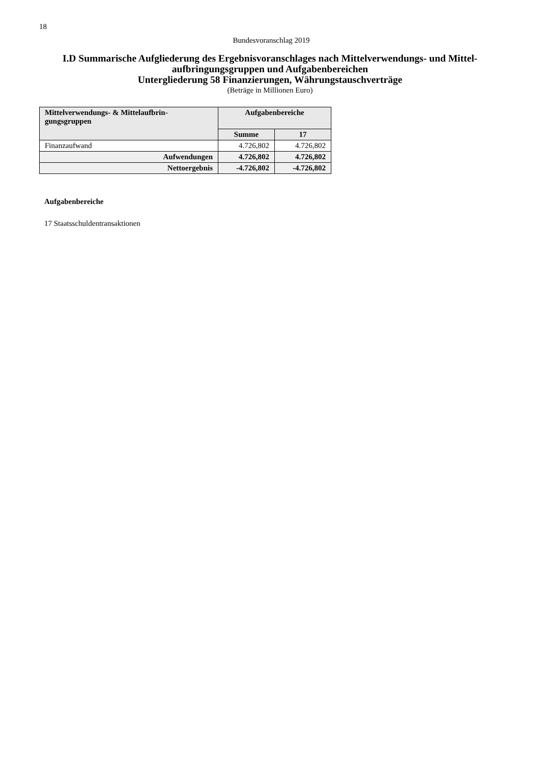18
Bundesvoranschlag 2019
I.D Summarische Aufgliederung des Ergebnisvoranschlages nach Mittelverwendungs- und Mittel-aufbringungsgruppen und Aufgabenbereichen
Untergliederung 58 Finanzierungen, Währungstauschverträge
(Beträge in Millionen Euro)
| Mittelverwendungs- & Mittelaufbrin- gungsgruppen | Aufgabenbereiche | |
| --- | --- | --- |
| | Summe | 17 |
| Finanzaufwand | 4.726,802 | 4.726,802 |
| Aufwendungen | 4.726,802 | 4.726,802 |
| Nettoergebnis | -4.726,802 | -4.726,802 |
Aufgabenbereiche
17 Staatsschuldentransaktionen